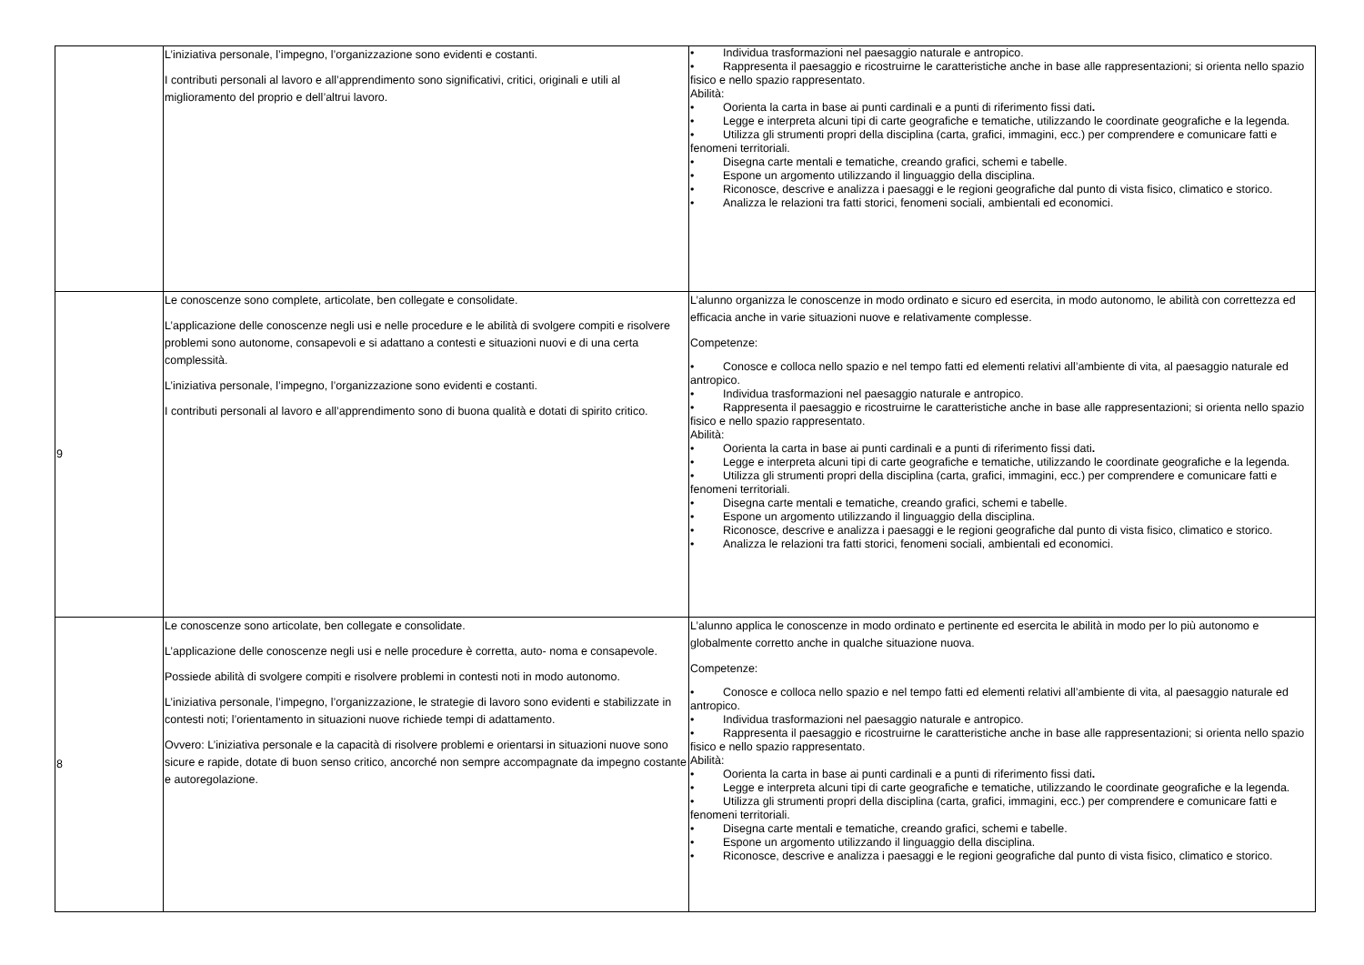| | L’iniziativa personale, l’impegno, l’organizzazione sono evidenti e costanti. I contributi personali al lavoro e all’apprendimento sono significativi, critici, originali e utili al miglioramento del proprio e dell’altrui lavoro. | • Individua trasformazioni nel paesaggio naturale e antropico. • Rappresenta il paesaggio e ricostruirne le caratteristiche anche in base alle rappresentazioni; si orienta nello spazio fisico e nello spazio rappresentato. Abilità: • Oorienta la carta in base ai punti cardinali e a punti di riferimento fissi dati . • Legge e interpreta alcuni tipi di carte geografiche e tematiche, utilizzando le coordinate geografiche e la legenda. • Utilizza gli strumenti propri della disciplina (carta, grafici, immagini, ecc.) per comprendere e comunicare fatti e fenomeni territoriali. • Disegna carte mentali e tematiche, creando grafici, schemi e tabelle. • Espone un argomento utilizzando il linguaggio della disciplina. • Riconosce, descrive e analizza i paesaggi e le regioni geografiche dal punto di vista fisico, climatico e storico. • Analizza le relazioni tra fatti storici, fenomeni sociali, ambientali ed economici. |
| 9 | Le conoscenze sono complete, articolate, ben collegate e consolidate. L’applicazione delle conoscenze negli usi e nelle procedure e le abilità di svolgere compiti e risolvere problemi sono autonome, consapevoli e si adattano a contesti e situazioni nuovi e di una certa complessità. L’iniziativa personale, l’impegno, l’organizzazione sono evidenti e costanti. I contributi personali al lavoro e all’apprendimento sono di buona qualità e dotati di spirito critico. | L’alunno organizza le conoscenze in modo ordinato e sicuro ed esercita, in modo autonomo, le abilità con correttezza ed efficacia anche in varie situazioni nuove e relativamente complesse. Competenze: • Conosce e colloca nello spazio e nel tempo fatti ed elementi relativi all’ambiente di vita, al paesaggio naturale ed antropico. • Individua trasformazioni nel paesaggio naturale e antropico. • Rappresenta il paesaggio e ricostruirne le caratteristiche anche in base alle rappresentazioni; si orienta nello spazio fisico e nello spazio rappresentato. Abilità: • Oorienta la carta in base ai punti cardinali e a punti di riferimento fissi dati . • Legge e interpreta alcuni tipi di carte geografiche e tematiche, utilizzando le coordinate geografiche e la legenda. • Utilizza gli strumenti propri della disciplina (carta, grafici, immagini, ecc.) per comprendere e comunicare fatti e fenomeni territoriali. • Disegna carte mentali e tematiche, creando grafici, schemi e tabelle. • Espone un argomento utilizzando il linguaggio della disciplina. • Riconosce, descrive e analizza i paesaggi e le regioni geografiche dal punto di vista fisico, climatico e storico. • Analizza le relazioni tra fatti storici, fenomeni sociali, ambientali ed economici. |
| 8 | Le conoscenze sono articolate, ben collegate e consolidate. L’applicazione delle conoscenze negli usi e nelle procedure è corretta, auto- noma e consapevole. Possiede abilità di svolgere compiti e risolvere problemi in contesti noti in modo autonomo. L’iniziativa personale, l’impegno, l’organizzazione, le strategie di lavoro sono evidenti e stabilizzate in contesti noti; l’orientamento in situazioni nuove richiede tempi di adattamento. Ovvero: L’iniziativa personale e la capacità di risolvere problemi e orientarsi in situazioni nuove sono sicure e rapide, dotate di buon senso critico, ancorché non sempre accompagnate da impegno costante e autoregolazione. | L’alunno applica le conoscenze in modo ordinato e pertinente ed esercita le abilità in modo per lo più autonomo e globalmente corretto anche in qualche situazione nuova. Competenze: • Conosce e colloca nello spazio e nel tempo fatti ed elementi relativi all’ambiente di vita, al paesaggio naturale ed antropico. • Individua trasformazioni nel paesaggio naturale e antropico. • Rappresenta il paesaggio e ricostruirne le caratteristiche anche in base alle rappresentazioni; si orienta nello spazio fisico e nello spazio rappresentato. Abilità: • Oorienta la carta in base ai punti cardinali e a punti di riferimento fissi dati . • Legge e interpreta alcuni tipi di carte geografiche e tematiche, utilizzando le coordinate geografiche e la legenda. • Utilizza gli strumenti propri della disciplina (carta, grafici, immagini, ecc.) per comprendere e comunicare fatti e fenomeni territoriali. • Disegna carte mentali e tematiche, creando grafici, schemi e tabelle. • Espone un argomento utilizzando il linguaggio della disciplina. • Riconosce, descrive e analizza i paesaggi e le regioni geografiche dal punto di vista fisico, climatico e storico. |